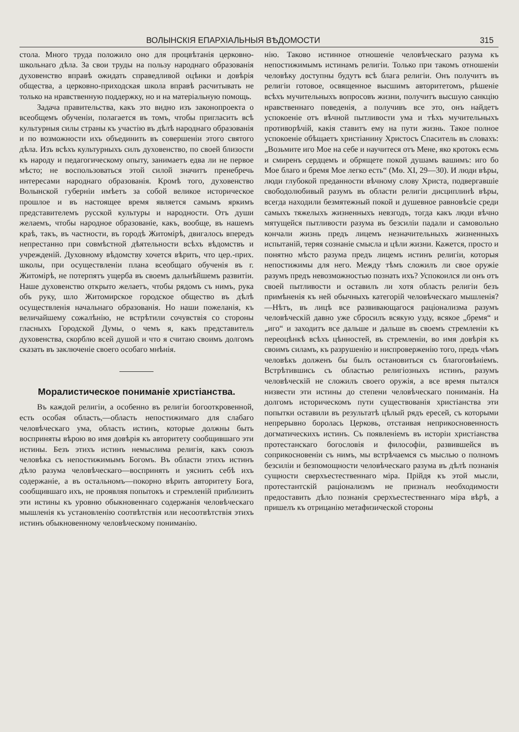ВОЛЫНСКІЯ ЕПАРХІАЛЬНЫЯ ВѢДОМОСТИ 315
стола. Много труда положило оно для процвѣтанія церковно-школьнаго дѣла. За свои труды на пользу народнаго образованія духовенство вправѣ ожидать справедливой оцѣнки и довѣрія общества, а церковно-приходская школа вправѣ расчитывать не только на нравственную поддержку, но и на матеріальную помощь.
Задача правительства, какъ это видно изъ законопроекта о всеобщемъ обученіи, полагается въ томъ, чтобы пригласить всѣ культурныя силы страны къ участію въ дѣлѣ народнаго образованія и по возможности ихъ объединить въ совершеніи этого святого дѣла. Изъ всѣхъ культурныхъ силъ духовенство, по своей близости къ народу и педагогическому опыту, занимаетъ едва ли не первое мѣсто; не воспользоваться этой силой значитъ пренебречь интересами народнаго образованія. Кромѣ того, духовенство Волынской губерніи имѣетъ за собой великое историческое прошлое и въ настоящее время является самымъ яркимъ представителемъ русской культуры и народности. Отъ души желаемъ, чтобы народное образованіе, какъ, вообще, въ нашемъ краѣ, такъ, въ частности, въ городѣ Житомірѣ, двигалось впередъ непрестанно при совмѣстной дѣятельности всѣхъ вѣдомствъ и учрежденій. Духовному вѣдомству хочется вѣрить, что цер.-прих. школы, при осуществленіи плана всеобщаго обученія въ г. Житомірѣ, не потерпятъ ущерба въ своемъ дальнѣйшемъ развитіи. Наше духовенство открыто желаетъ, чтобы рядомъ съ нимъ, рука объ руку, шло Житомирское городское общество въ дѣлѣ осуществленія начальнаго образованія. Но наши пожеланія, къ величайшему сожалѣнію, не встрѣтили сочувствія со стороны гласныхъ Городской Думы, о чемъ я, какъ представитель духовенства, скорблю всей душой и что я считаю своимъ долгомъ сказать въ заключеніе своего особаго мнѣнія.
Моралистическое пониманіе христіанства.
Въ каждой религіи, а особенно въ религіи богооткровенной, есть особая область,—область непостижимаго для слабаго человѣческаго ума, область истинъ, которые должны быть восприняты вѣрою во имя довѣрія къ авторитету сообщившаго эти истины. Безъ этихъ истинъ немыслима религія, какъ союзъ человѣка съ непостижимымъ Богомъ. Въ области этихъ истинъ дѣло разума человѣческаго—воспринять и уяснить себѣ ихъ содержаніе, а въ остальномъ—покорно вѣрить авторитету Бога, сообщившаго ихъ, не проявляя попытокъ и стремленій приблизить эти истины къ уровню обыкновеннаго содержанія человѣческаго мышленія къ установленію соотвѣтствія или несоотвѣтствія этихъ истинъ обыкновенному человѣческому пониманію.
нію. Таково истинное отношеніе человѣческаго разума къ непостижимымъ истинамъ религіи. Только при такомъ отношеніи человѣку доступны будутъ всѣ блага религіи. Онъ получитъ въ религіи готовое, освященное высшимъ авторитетомъ, рѣшеніе всѣхъ мучительныхъ вопросовъ жизни, получитъ высшую санкцію нравственнаго поведенія, а получивъ все это, онъ найдетъ успокоеніе отъ вѣчной пытливости ума и тѣхъ мучительныхъ противорѣчій, какія ставитъ ему на пути жизнь. Такое полное успокоеніе обѣщаетъ христіанину Христосъ Спаситель въ словахъ: „Возьмите иго Мое на себе и научитеся отъ Мене, яко кротокъ есмь и смиренъ сердцемъ и обрящете покой душамъ вашимъ: иго бо Мое благо и бремя Мое легко есть“ (Мѳ. XI, 29—30). И люди вѣры, люди глубокой преданности вѣчному слову Христа, подвергавшіе свободолюбивый разумъ въ области религіи дисциплинѣ вѣры, всегда находили безмятежный покой и душевное равновѣсіе среди самыхъ тяжелыхъ жизненныхъ невзгодъ, тогда какъ люди вѣчно мятущейся пытливости разума въ безсиліи падали и самовольно кончали жизнь предъ лицемъ незначительныхъ жизненныхъ испытаній, теряя сознаніе смысла и цѣли жизни. Кажется, просто и понятно мѣсто разума предъ лицемъ истинъ религіи, которыя непостижимы для него. Между тѣмъ сложилъ ли свое оружіе разумъ предъ невозможностью познать ихъ? Успокоился ли онъ отъ своей пытливости и оставилъ ли хотя область религіи безъ примѣненія къ ней обычныхъ категорій человѣческаго мышленія?—Нѣтъ, въ лицѣ все развивающагося раціонализма разумъ человѣческій давно уже сбросилъ всякую узду, всякое „бремя“ и „иго“ и заходитъ все дальше и дальше въ своемъ стремленіи къ переоцѣнкѣ всѣхъ цѣнностей, въ стремленіи, во имя довѣрія къ своимъ силамъ, къ разрушенію и ниспроверженію того, предъ чѣмъ человѣкъ долженъ бы былъ остановиться съ благоговѣніемъ. Встрѣтившись съ областью религіозныхъ истинъ, разумъ человѣческій не сложилъ своего оружія, а все время пытался низвести эти истины до степени человѣческаго пониманія. На долгомъ историческомъ пути существованія христіанства эти попытки оставили въ результатѣ цѣлый рядъ ересей, съ которыми непрерывно боролась Церковь, отстаивая неприкосновенность догматическихъ истинъ. Съ появленіемъ въ исторіи христіанства протестанскаго богословія и философіи, развившейся въ соприкосновеніи съ нимъ, мы встрѣчаемся съ мыслью о полномъ безсиліи и безпомощности человѣческаго разума въ дѣлѣ познанія сущности сверхъестественнаго міра. Прійдя къ этой мысли, протестантскій раціонализмъ не призналъ необходимости предоставить дѣло познанія срерхъестественнаго міра вѣрѣ, а пришелъ къ отрицанію метафизической стороны